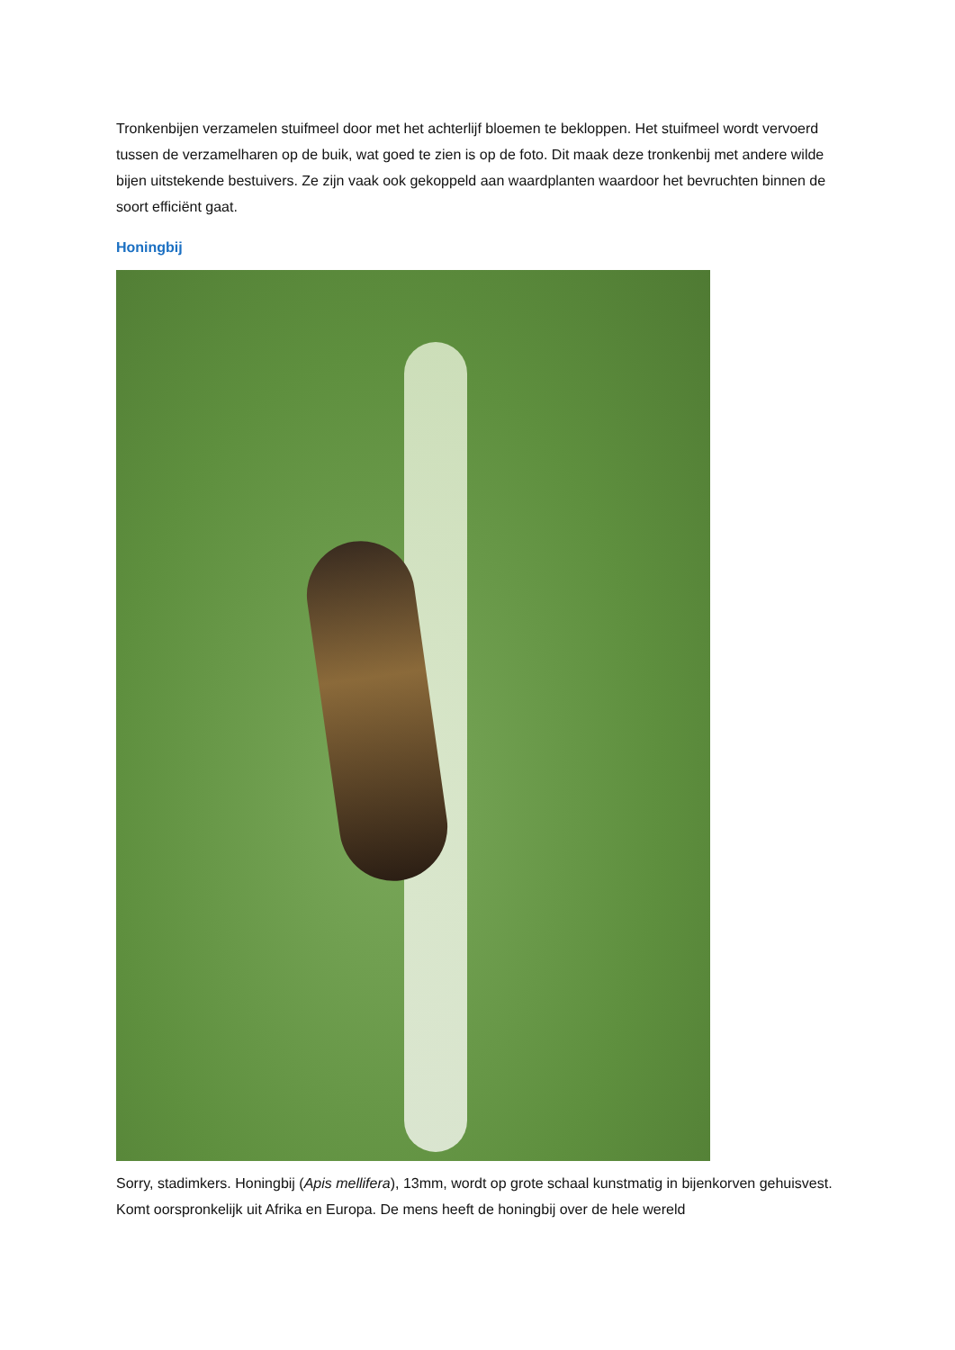Tronkenbijen verzamelen stuifmeel door met het achterlijf bloemen te bekloppen. Het stuifmeel wordt vervoerd tussen de verzamelharen op de buik, wat goed te zien is op de foto. Dit maak deze tronkenbij met andere wilde bijen uitstekende bestuivers. Ze zijn vaak ook gekoppeld aan waardplanten waardoor het bevruchten binnen de soort efficiënt gaat.
Honingbij
Sorry, stadimkers. Honingbij (Apis mellifera), 13mm, wordt op grote schaal kunstmatig in bijenkorven gehuisvest. Komt oorspronkelijk uit Afrika en Europa. De mens heeft de honingbij over de hele wereld